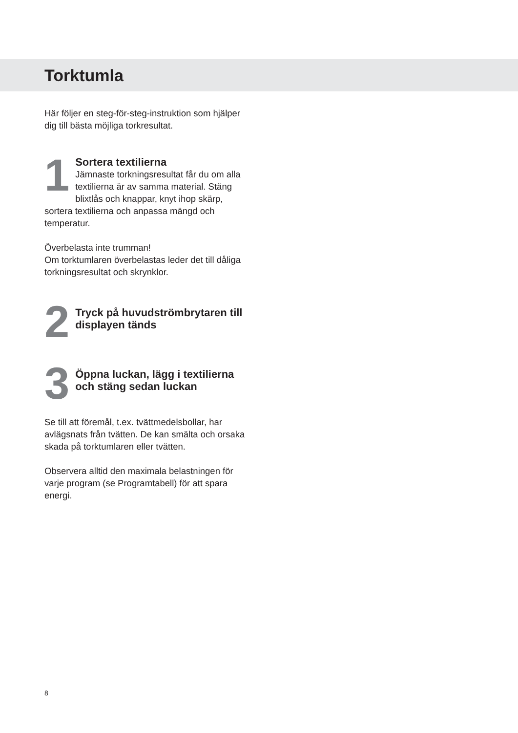Torktumla
Här följer en steg-för-steg-instruktion som hjälper dig till bästa möjliga torkresultat.
1
Sortera textilierna
Jämnaste torkningsresultat får du om alla textilierna är av samma material. Stäng blixtlås och knappar, knyt ihop skärp, sortera textilierna och anpassa mängd och temperatur.
Överbelasta inte trumman!
Om torktumlaren överbelastas leder det till dåliga torkningsresultat och skrynklor.
2
Tryck på huvudströmbrytaren till displayen tänds
3
Öppna luckan, lägg i textilierna och stäng sedan luckan
Se till att föremål, t.ex. tvättmedelsbollar, har avlägsnats från tvätten. De kan smälta och orsaka skada på torktumlaren eller tvätten.
Observera alltid den maximala belastningen för varje program (se Programtabell) för att spara energi.
8